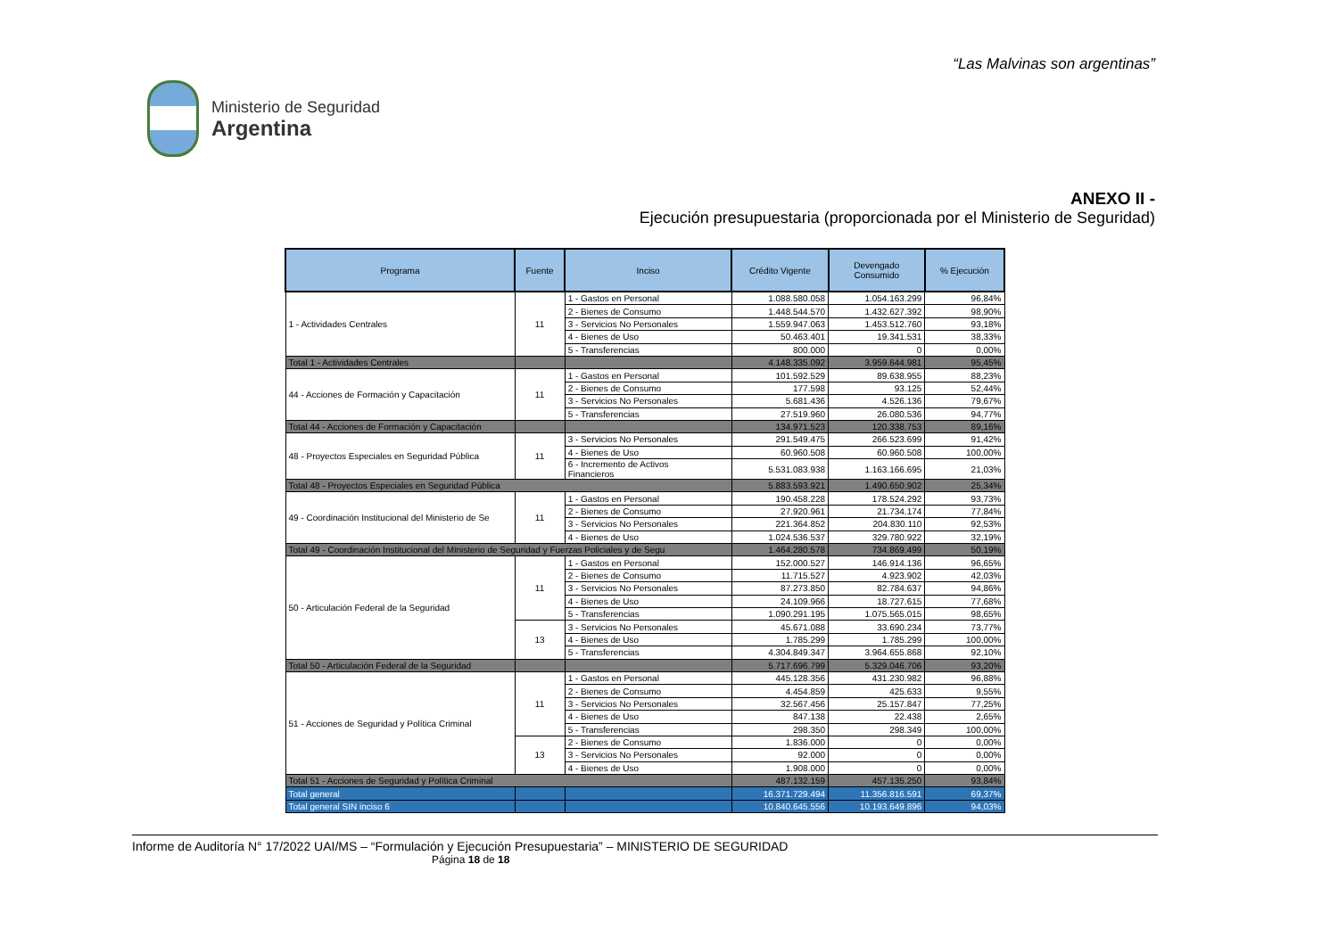“Las Malvinas son argentinas”
Ministerio de Seguridad
Argentina
ANEXO II -
Ejecución presupuestaria (proporcionada por el Ministerio de Seguridad)
| Programa | Fuente | Inciso | Crédito Vigente | Devengado Consumido | % Ejecución |
| --- | --- | --- | --- | --- | --- |
| 1 - Actividades Centrales | 11 | 1 - Gastos en Personal | 1.088.580.058 | 1.054.163.299 | 96,84% |
| | | 2 - Bienes de Consumo | 1.448.544.570 | 1.432.627.392 | 98,90% |
| | | 3 - Servicios No Personales | 1.559.947.063 | 1.453.512.760 | 93,18% |
| | | 4 - Bienes de Uso | 50.463.401 | 19.341.531 | 38,33% |
| | | 5 - Transferencias | 800.000 | 0 | 0,00% |
| Total 1 - Actividades Centrales | | | 4.148.335.092 | 3.959.644.981 | 95,45% |
| 44 - Acciones de Formación y Capacitación | 11 | 1 - Gastos en Personal | 101.592.529 | 89.638.955 | 88,23% |
| | | 2 - Bienes de Consumo | 177.598 | 93.125 | 52,44% |
| | | 3 - Servicios No Personales | 5.681.436 | 4.526.136 | 79,67% |
| | | 5 - Transferencias | 27.519.960 | 26.080.536 | 94,77% |
| Total 44 - Acciones de Formación y Capacitación | | | 134.971.523 | 120.338.753 | 89,16% |
| 48 - Proyectos Especiales en Seguridad Pública | 11 | 3 - Servicios No Personales | 291.549.475 | 266.523.699 | 91,42% |
| | | 4 - Bienes de Uso | 60.960.508 | 60.960.508 | 100,00% |
| | | 6 - Incremento de Activos Financieros | 5.531.083.938 | 1.163.166.695 | 21,03% |
| Total 48 - Proyectos Especiales en Seguridad Pública | | | 5.883.593.921 | 1.490.650.902 | 25,34% |
| 49 - Coordinación Institucional del Ministerio de Se | 11 | 1 - Gastos en Personal | 190.458.228 | 178.524.292 | 93,73% |
| | | 2 - Bienes de Consumo | 27.920.961 | 21.734.174 | 77,84% |
| | | 3 - Servicios No Personales | 221.364.852 | 204.830.110 | 92,53% |
| | | 4 - Bienes de Uso | 1.024.536.537 | 329.780.922 | 32,19% |
| Total 49 - Coordinación Institucional del Ministerio de Seguridad y Fuerzas Policiales y de Segu | | | 1.464.280.578 | 734.869.499 | 50,19% |
| 50 - Articulación Federal de la Seguridad | 11 | 1 - Gastos en Personal | 152.000.527 | 146.914.136 | 96,65% |
| | | 2 - Bienes de Consumo | 11.715.527 | 4.923.902 | 42,03% |
| | | 3 - Servicios No Personales | 87.273.850 | 82.784.637 | 94,86% |
| | | 4 - Bienes de Uso | 24.109.966 | 18.727.615 | 77,68% |
| | | 5 - Transferencias | 1.090.291.195 | 1.075.565.015 | 98,65% |
| | 13 | 3 - Servicios No Personales | 45.671.088 | 33.690.234 | 73,77% |
| | | 4 - Bienes de Uso | 1.785.299 | 1.785.299 | 100,00% |
| | | 5 - Transferencias | 4.304.849.347 | 3.964.655.868 | 92,10% |
| Total 50 - Articulación Federal de la Seguridad | | | 5.717.696.799 | 5.329.046.706 | 93,20% |
| 51 - Acciones de Seguridad y Política Criminal | 11 | 1 - Gastos en Personal | 445.128.356 | 431.230.982 | 96,88% |
| | | 2 - Bienes de Consumo | 4.454.859 | 425.633 | 9,55% |
| | | 3 - Servicios No Personales | 32.567.456 | 25.157.847 | 77,25% |
| | | 4 - Bienes de Uso | 847.138 | 22.438 | 2,65% |
| | | 5 - Transferencias | 298.350 | 298.349 | 100,00% |
| | 13 | 2 - Bienes de Consumo | 1.836.000 | 0 | 0,00% |
| | | 3 - Servicios No Personales | 92.000 | 0 | 0,00% |
| | | 4 - Bienes de Uso | 1.908.000 | 0 | 0,00% |
| Total 51 - Acciones de Seguridad y Política Criminal | | | 487.132.159 | 457.135.250 | 93,84% |
| Total general | | | 16.371.729.494 | 11.356.816.591 | 69,37% |
| Total general SIN inciso 6 | | | 10.840.645.556 | 10.193.649.896 | 94,03% |
Informe de Auditoría N° 17/2022 UAI/MS – “Formulación y Ejecución Presupuestaria” – MINISTERIO DE SEGURIDAD
Página 18 de 18